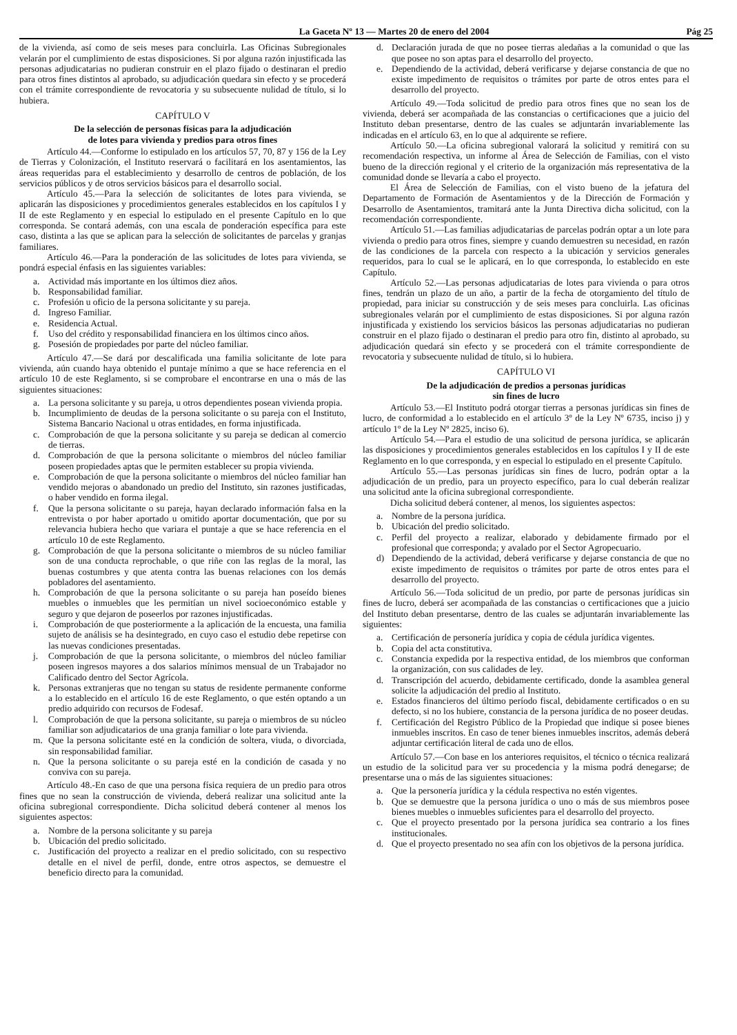La Gaceta Nº 13 — Martes 20 de enero del 2004 Pág 25
de la vivienda, así como de seis meses para concluirla. Las Oficinas Subregionales velarán por el cumplimiento de estas disposiciones. Si por alguna razón injustificada las personas adjudicatarias no pudieran construir en el plazo fijado o destinaran el predio para otros fines distintos al aprobado, su adjudicación quedara sin efecto y se procederá con el trámite correspondiente de revocatoria y su subsecuente nulidad de título, si lo hubiera.
CAPÍTULO V
De la selección de personas físicas para la adjudicación
de lotes para vivienda y predios para otros fines
Artículo 44.—Conforme lo estipulado en los artículos 57, 70, 87 y 156 de la Ley de Tierras y Colonización, el Instituto reservará o facilitará en los asentamientos, las áreas requeridas para el establecimiento y desarrollo de centros de población, de los servicios públicos y de otros servicios básicos para el desarrollo social.
Artículo 45.—Para la selección de solicitantes de lotes para vivienda, se aplicarán las disposiciones y procedimientos generales establecidos en los capítulos I y II de este Reglamento y en especial lo estipulado en el presente Capítulo en lo que corresponda. Se contará además, con una escala de ponderación específica para este caso, distinta a las que se aplican para la selección de solicitantes de parcelas y granjas familiares.
Artículo 46.—Para la ponderación de las solicitudes de lotes para vivienda, se pondrá especial énfasis en las siguientes variables:
a. Actividad más importante en los últimos diez años.
b. Responsabilidad familiar.
c. Profesión u oficio de la persona solicitante y su pareja.
d. Ingreso Familiar.
e. Residencia Actual.
f. Uso del crédito y responsabilidad financiera en los últimos cinco años.
g. Posesión de propiedades por parte del núcleo familiar.
Artículo 47.—Se dará por descalificada una familia solicitante de lote para vivienda, aún cuando haya obtenido el puntaje mínimo a que se hace referencia en el artículo 10 de este Reglamento, si se comprobare el encontrarse en una o más de las siguientes situaciones:
a. La persona solicitante y su pareja, u otros dependientes posean vivienda propia.
b. Incumplimiento de deudas de la persona solicitante o su pareja con el Instituto, Sistema Bancario Nacional u otras entidades, en forma injustificada.
c. Comprobación de que la persona solicitante y su pareja se dedican al comercio de tierras.
d. Comprobación de que la persona solicitante o miembros del núcleo familiar poseen propiedades aptas que le permiten establecer su propia vivienda.
e. Comprobación de que la persona solicitante o miembros del núcleo familiar han vendido mejoras o abandonado un predio del Instituto, sin razones justificadas, o haber vendido en forma ilegal.
f. Que la persona solicitante o su pareja, hayan declarado información falsa en la entrevista o por haber aportado u omitido aportar documentación, que por su relevancia hubiera hecho que variara el puntaje a que se hace referencia en el artículo 10 de este Reglamento.
g. Comprobación de que la persona solicitante o miembros de su núcleo familiar son de una conducta reprochable, o que riñe con las reglas de la moral, las buenas costumbres y que atenta contra las buenas relaciones con los demás pobladores del asentamiento.
h. Comprobación de que la persona solicitante o su pareja han poseído bienes muebles o inmuebles que les permitían un nivel socioeconómico estable y seguro y que dejaron de poseerlos por razones injustificadas.
i. Comprobación de que posteriormente a la aplicación de la encuesta, una familia sujeto de análisis se ha desintegrado, en cuyo caso el estudio debe repetirse con las nuevas condiciones presentadas.
j. Comprobación de que la persona solicitante, o miembros del núcleo familiar poseen ingresos mayores a dos salarios mínimos mensual de un Trabajador no Calificado dentro del Sector Agrícola.
k. Personas extranjeras que no tengan su status de residente permanente conforme a lo establecido en el artículo 16 de este Reglamento, o que estén optando a un predio adquirido con recursos de Fodesaf.
l. Comprobación de que la persona solicitante, su pareja o miembros de su núcleo familiar son adjudicatarios de una granja familiar o lote para vivienda.
m. Que la persona solicitante esté en la condición de soltera, viuda, o divorciada, sin responsabilidad familiar.
n. Que la persona solicitante o su pareja esté en la condición de casada y no conviva con su pareja.
Artículo 48.-En caso de que una persona física requiera de un predio para otros fines que no sean la construcción de vivienda, deberá realizar una solicitud ante la oficina subregional correspondiente. Dicha solicitud deberá contener al menos los siguientes aspectos:
a. Nombre de la persona solicitante y su pareja
b. Ubicación del predio solicitado.
c. Justificación del proyecto a realizar en el predio solicitado, con su respectivo detalle en el nivel de perfil, donde, entre otros aspectos, se demuestre el beneficio directo para la comunidad.
d. Declaración jurada de que no posee tierras aledañas a la comunidad o que las que posee no son aptas para el desarrollo del proyecto.
e. Dependiendo de la actividad, deberá verificarse y dejarse constancia de que no existe impedimento de requisitos o trámites por parte de otros entes para el desarrollo del proyecto.
Artículo 49.—Toda solicitud de predio para otros fines que no sean los de vivienda, deberá ser acompañada de las constancias o certificaciones que a juicio del Instituto deban presentarse, dentro de las cuales se adjuntarán invariablemente las indicadas en el artículo 63, en lo que al adquirente se refiere.
Artículo 50.—La oficina subregional valorará la solicitud y remitirá con su recomendación respectiva, un informe al Área de Selección de Familias, con el visto bueno de la dirección regional y el criterio de la organización más representativa de la comunidad donde se llevaría a cabo el proyecto.
El Área de Selección de Familias, con el visto bueno de la jefatura del Departamento de Formación de Asentamientos y de la Dirección de Formación y Desarrollo de Asentamientos, tramitará ante la Junta Directiva dicha solicitud, con la recomendación correspondiente.
Artículo 51.—Las familias adjudicatarias de parcelas podrán optar a un lote para vivienda o predio para otros fines, siempre y cuando demuestren su necesidad, en razón de las condiciones de la parcela con respecto a la ubicación y servicios generales requeridos, para lo cual se le aplicará, en lo que corresponda, lo establecido en este Capítulo.
Artículo 52.—Las personas adjudicatarias de lotes para vivienda o para otros fines, tendrán un plazo de un año, a partir de la fecha de otorgamiento del título de propiedad, para iniciar su construcción y de seis meses para concluirla. Las oficinas subregionales velarán por el cumplimiento de estas disposiciones. Si por alguna razón injustificada y existiendo los servicios básicos las personas adjudicatarias no pudieran construir en el plazo fijado o destinaran el predio para otro fin, distinto al aprobado, su adjudicación quedará sin efecto y se procederá con el trámite correspondiente de revocatoria y subsecuente nulidad de título, si lo hubiera.
CAPÍTULO VI
De la adjudicación de predios a personas jurídicas
sin fines de lucro
Artículo 53.—El Instituto podrá otorgar tierras a personas jurídicas sin fines de lucro, de conformidad a lo establecido en el artículo 3º de la Ley Nº 6735, inciso j) y artículo 1º de la Ley Nº 2825, inciso 6).
Artículo 54.—Para el estudio de una solicitud de persona jurídica, se aplicarán las disposiciones y procedimientos generales establecidos en los capítulos I y II de este Reglamento en lo que corresponda, y en especial lo estipulado en el presente Capítulo.
Artículo 55.—Las personas jurídicas sin fines de lucro, podrán optar a la adjudicación de un predio, para un proyecto específico, para lo cual deberán realizar una solicitud ante la oficina subregional correspondiente.
Dicha solicitud deberá contener, al menos, los siguientes aspectos:
a. Nombre de la persona jurídica.
b. Ubicación del predio solicitado.
c. Perfil del proyecto a realizar, elaborado y debidamente firmado por el profesional que corresponda; y avalado por el Sector Agropecuario.
d) Dependiendo de la actividad, deberá verificarse y dejarse constancia de que no existe impedimento de requisitos o trámites por parte de otros entes para el desarrollo del proyecto.
Artículo 56.—Toda solicitud de un predio, por parte de personas jurídicas sin fines de lucro, deberá ser acompañada de las constancias o certificaciones que a juicio del Instituto deban presentarse, dentro de las cuales se adjuntarán invariablemente las siguientes:
a. Certificación de personería jurídica y copia de cédula jurídica vigentes.
b. Copia del acta constitutiva.
c. Constancia expedida por la respectiva entidad, de los miembros que conforman la organización, con sus calidades de ley.
d. Transcripción del acuerdo, debidamente certificado, donde la asamblea general solicite la adjudicación del predio al Instituto.
e. Estados financieros del último período fiscal, debidamente certificados o en su defecto, si no los hubiere, constancia de la persona jurídica de no poseer deudas.
f. Certificación del Registro Público de la Propiedad que indique si posee bienes inmuebles inscritos. En caso de tener bienes inmuebles inscritos, además deberá adjuntar certificación literal de cada uno de ellos.
Artículo 57.—Con base en los anteriores requisitos, el técnico o técnica realizará un estudio de la solicitud para ver su procedencia y la misma podrá denegarse; de presentarse una o más de las siguientes situaciones:
a. Que la personería jurídica y la cédula respectiva no estén vigentes.
b. Que se demuestre que la persona jurídica o uno o más de sus miembros posee bienes muebles o inmuebles suficientes para el desarrollo del proyecto.
c. Que el proyecto presentado por la persona jurídica sea contrario a los fines institucionales.
d. Que el proyecto presentado no sea afín con los objetivos de la persona jurídica.